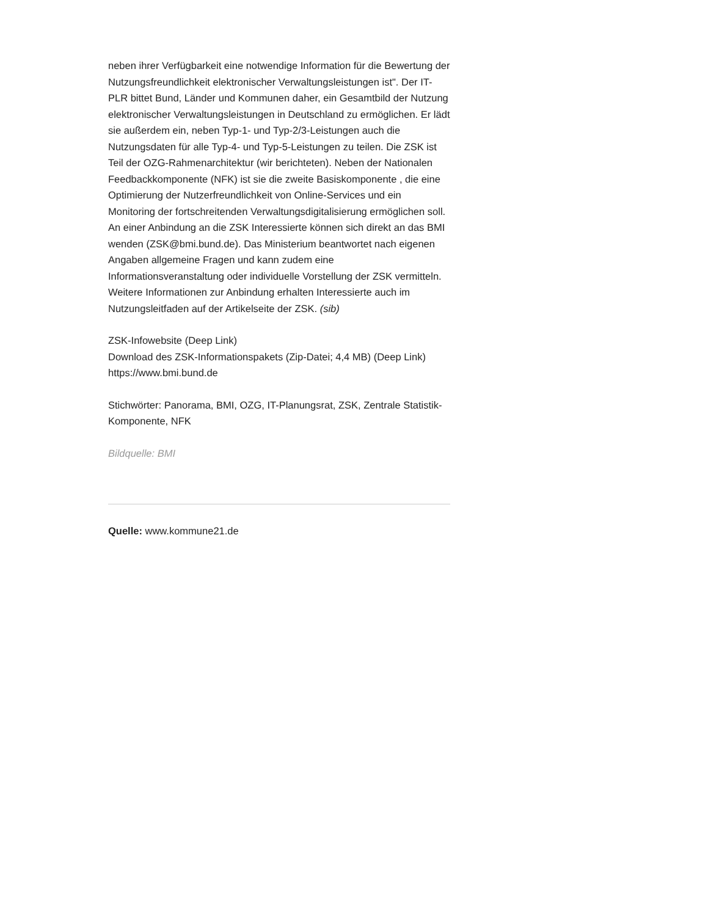neben ihrer Verfügbarkeit eine notwendige Information für die Bewertung der Nutzungsfreundlichkeit elektronischer Verwaltungsleistungen ist". Der IT-PLR bittet Bund, Länder und Kommunen daher, ein Gesamtbild der Nutzung elektronischer Verwaltungsleistungen in Deutschland zu ermöglichen. Er lädt sie außerdem ein, neben Typ-1- und Typ-2/3-Leistungen auch die Nutzungsdaten für alle Typ-4- und Typ-5-Leistungen zu teilen. Die ZSK ist Teil der OZG-Rahmenarchitektur (wir berichteten). Neben der Nationalen Feedbackkomponente (NFK) ist sie die zweite Basiskomponente , die eine Optimierung der Nutzerfreundlichkeit von Online-Services und ein Monitoring der fortschreitenden Verwaltungsdigitalisierung ermöglichen soll.
An einer Anbindung an die ZSK Interessierte können sich direkt an das BMI wenden (ZSK@bmi.bund.de). Das Ministerium beantwortet nach eigenen Angaben allgemeine Fragen und kann zudem eine Informationsveranstaltung oder individuelle Vorstellung der ZSK vermitteln. Weitere Informationen zur Anbindung erhalten Interessierte auch im Nutzungsleitfaden auf der Artikelseite der ZSK. (sib)
ZSK-Infowebsite (Deep Link)
Download des ZSK-Informationspakets (Zip-Datei; 4,4 MB) (Deep Link)
https://www.bmi.bund.de
Stichwörter: Panorama, BMI, OZG, IT-Planungsrat, ZSK, Zentrale Statistik-Komponente, NFK
Bildquelle: BMI
Quelle: www.kommune21.de